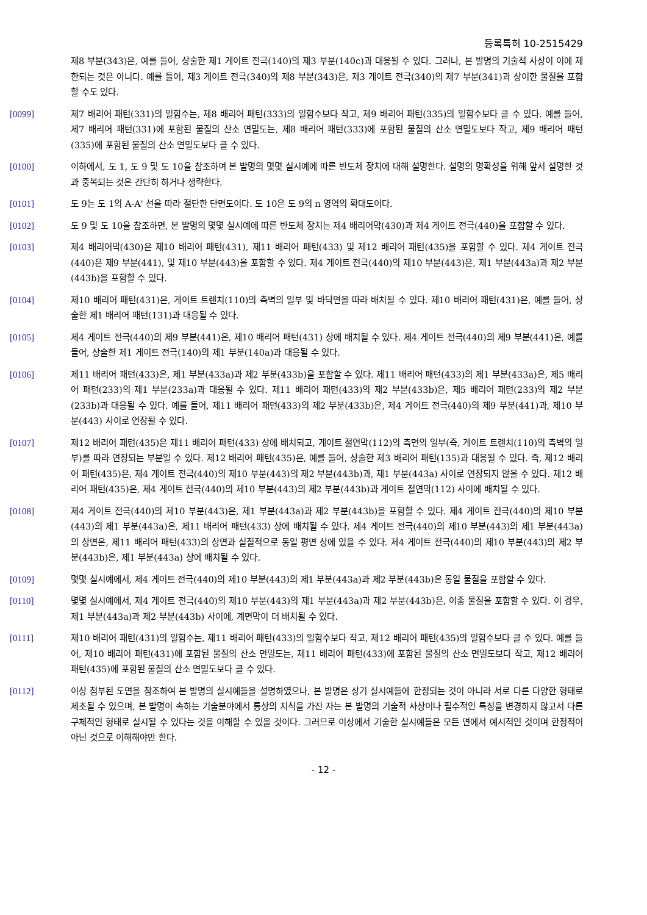등록특허 10-2515429
제8 부분(343)은, 예를 들어, 상술한 제1 게이트 전극(140)의 제3 부분(140c)과 대응될 수 있다. 그러나, 본 발명의 기술적 사상이 이에 제한되는 것은 아니다. 예를 들어, 제3 게이트 전극(340)의 제8 부분(343)은, 제3 게이트 전극(340)의 제7 부분(341)과 상이한 물질을 포함할 수도 있다.
[0099] 제7 배리어 패턴(331)의 일함수는, 제8 배리어 패턴(333)의 일함수보다 작고, 제9 배리어 패턴(335)의 일함수보다 클 수 있다. 예를 들어, 제7 배리어 패턴(331)에 포함된 물질의 산소 면밀도는, 제8 배리어 패턴(333)에 포함된 물질의 산소 면밀도보다 작고, 제9 배리어 패턴(335)에 포함된 물질의 산소 면밀도보다 클 수 있다.
[0100] 이하에서, 도 1, 도 9 및 도 10을 참조하여 본 발명의 몇몇 실시예에 따른 반도체 장치에 대해 설명한다. 설명의 명확성을 위해 앞서 설명한 것과 중복되는 것은 간단히 하거나 생략한다.
[0101] 도 9는 도 1의 A-A' 선을 따라 절단한 단면도이다. 도 10은 도 9의 n 영역의 확대도이다.
[0102] 도 9 및 도 10을 참조하면, 본 발명의 몇몇 실시예에 따른 반도체 장치는 제4 배리어막(430)과 제4 게이트 전극(440)을 포함할 수 있다.
[0103] 제4 배리어막(430)은 제10 배리어 패턴(431), 제11 배리어 패턴(433) 및 제12 배리어 패턴(435)을 포함할 수 있다. 제4 게이트 전극(440)은 제9 부분(441), 및 제10 부분(443)을 포함할 수 있다. 제4 게이트 전극(440)의 제10 부분(443)은, 제1 부분(443a)과 제2 부분(443b)을 포함할 수 있다.
[0104] 제10 배리어 패턴(431)은, 게이트 트렌치(110)의 측벽의 일부 및 바닥면을 따라 배치될 수 있다. 제10 배리어 패턴(431)은, 예를 들어, 상술한 제1 배리어 패턴(131)과 대응될 수 있다.
[0105] 제4 게이트 전극(440)의 제9 부분(441)은, 제10 배리어 패턴(431) 상에 배치될 수 있다. 제4 게이트 전극(440)의 제9 부분(441)은, 예를 들어, 상술한 제1 게이트 전극(140)의 제1 부분(140a)과 대응될 수 있다.
[0106] 제11 배리어 패턴(433)은, 제1 부분(433a)과 제2 부분(433b)을 포함할 수 있다. 제11 배리어 패턴(433)의 제1 부분(433a)은, 제5 배리어 패턴(233)의 제1 부분(233a)과 대응될 수 있다. 제11 배리어 패턴(433)의 제2 부분(433b)은, 제5 배리어 패턴(233)의 제2 부분(233b)과 대응될 수 있다. 예를 들어, 제11 배리어 패턴(433)의 제2 부분(433b)은, 제4 게이트 전극(440)의 제9 부분(441)과, 제10 부분(443) 사이로 연장될 수 있다.
[0107] 제12 배리어 패턴(435)은 제11 배리어 패턴(433) 상에 배치되고, 게이트 절연막(112)의 측면의 일부(즉, 게이트 트렌치(110)의 측벽의 일부)를 따라 연장되는 부분일 수 있다. 제12 배리어 패턴(435)은, 예를 들어, 상술한 제3 배리어 패턴(135)과 대응될 수 있다. 즉, 제12 배리어 패턴(435)은, 제4 게이트 전극(440)의 제10 부분(443)의 제2 부분(443b)과, 제1 부분(443a) 사이로 연장되지 않을 수 있다. 제12 배리어 패턴(435)은, 제4 게이트 전극(440)의 제10 부분(443)의 제2 부분(443b)과 게이트 절연막(112) 사이에 배치될 수 있다.
[0108] 제4 게이트 전극(440)의 제10 부분(443)은, 제1 부분(443a)과 제2 부분(443b)을 포함할 수 있다. 제4 게이트 전극(440)의 제10 부분(443)의 제1 부분(443a)은, 제11 배리어 패턴(433) 상에 배치될 수 있다. 제4 게이트 전극(440)의 제10 부분(443)의 제1 부분(443a)의 상면은, 제11 배리어 패턴(433)의 상면과 실질적으로 동일 평면 상에 있을 수 있다. 제4 게이트 전극(440)의 제10 부분(443)의 제2 부분(443b)은, 제1 부분(443a) 상에 배치될 수 있다.
[0109] 몇몇 실시예에서, 제4 게이트 전극(440)의 제10 부분(443)의 제1 부분(443a)과 제2 부분(443b)은 동일 물질을 포함할 수 있다.
[0110] 몇몇 실시예에서, 제4 게이트 전극(440)의 제10 부분(443)의 제1 부분(443a)과 제2 부분(443b)은, 이종 물질을 포함할 수 있다. 이 경우, 제1 부분(443a)과 제2 부분(443b) 사이에, 계면막이 더 배치될 수 있다.
[0111] 제10 배리어 패턴(431)의 일함수는, 제11 배리어 패턴(433)의 일함수보다 작고, 제12 배리어 패턴(435)의 일함수보다 클 수 있다. 예를 들어, 제10 배리어 패턴(431)에 포함된 물질의 산소 면밀도는, 제11 배리어 패턴(433)에 포함된 물질의 산소 면밀도보다 작고, 제12 배리어 패턴(435)에 포함된 물질의 산소 면밀도보다 클 수 있다.
[0112] 이상 첨부된 도면을 참조하여 본 발명의 실시예들을 설명하였으나, 본 발명은 상기 실시예들에 한정되는 것이 아니라 서로 다른 다양한 형태로 제조될 수 있으며, 본 발명이 속하는 기술분야에서 통상의 지식을 가진 자는 본 발명의 기술적 사상이나 필수적인 특징을 변경하지 않고서 다른 구체적인 형태로 실시될 수 있다는 것을 이해할 수 있을 것이다. 그러므로 이상에서 기술한 실시예들은 모든 면에서 예시적인 것이며 한정적이 아닌 것으로 이해해야만 한다.
- 12 -